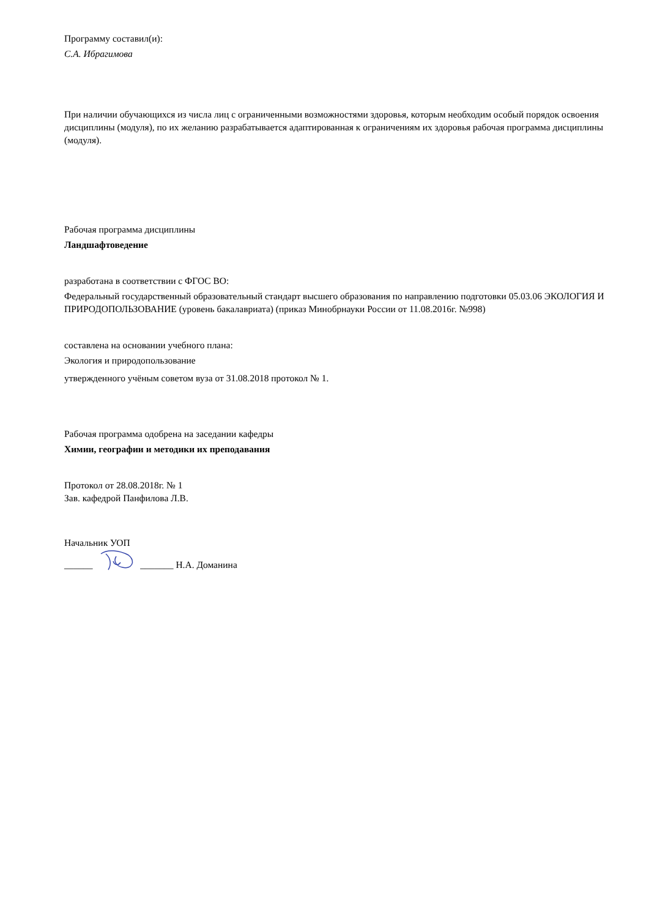Программу составил(и):
С.А. Ибрагимова
При наличии обучающихся из числа лиц с ограниченными возможностями здоровья, которым необходим особый порядок освоения дисциплины (модуля), по их желанию разрабатывается адаптированная к ограничениям их здоровья рабочая программа дисциплины (модуля).
Рабочая программа дисциплины
Ландшафтоведение
разработана в соответствии с ФГОС ВО:
Федеральный государственный образовательный стандарт высшего образования по направлению подготовки 05.03.06 ЭКОЛОГИЯ И ПРИРОДОПОЛЬЗОВАНИЕ (уровень бакалавриата) (приказ Минобрнауки России от 11.08.2016г. №998)
составлена на основании учебного плана:
Экология и природопользование
утвержденного учёным советом вуза от 31.08.2018 протокол № 1.
Рабочая программа одобрена на заседании кафедры
Химии, географии и методики их преподавания
Протокол от 28.08.2018г. № 1
Зав. кафедрой Панфилова Л.В.
Начальник УОП
______ _______ Н.А. Доманина